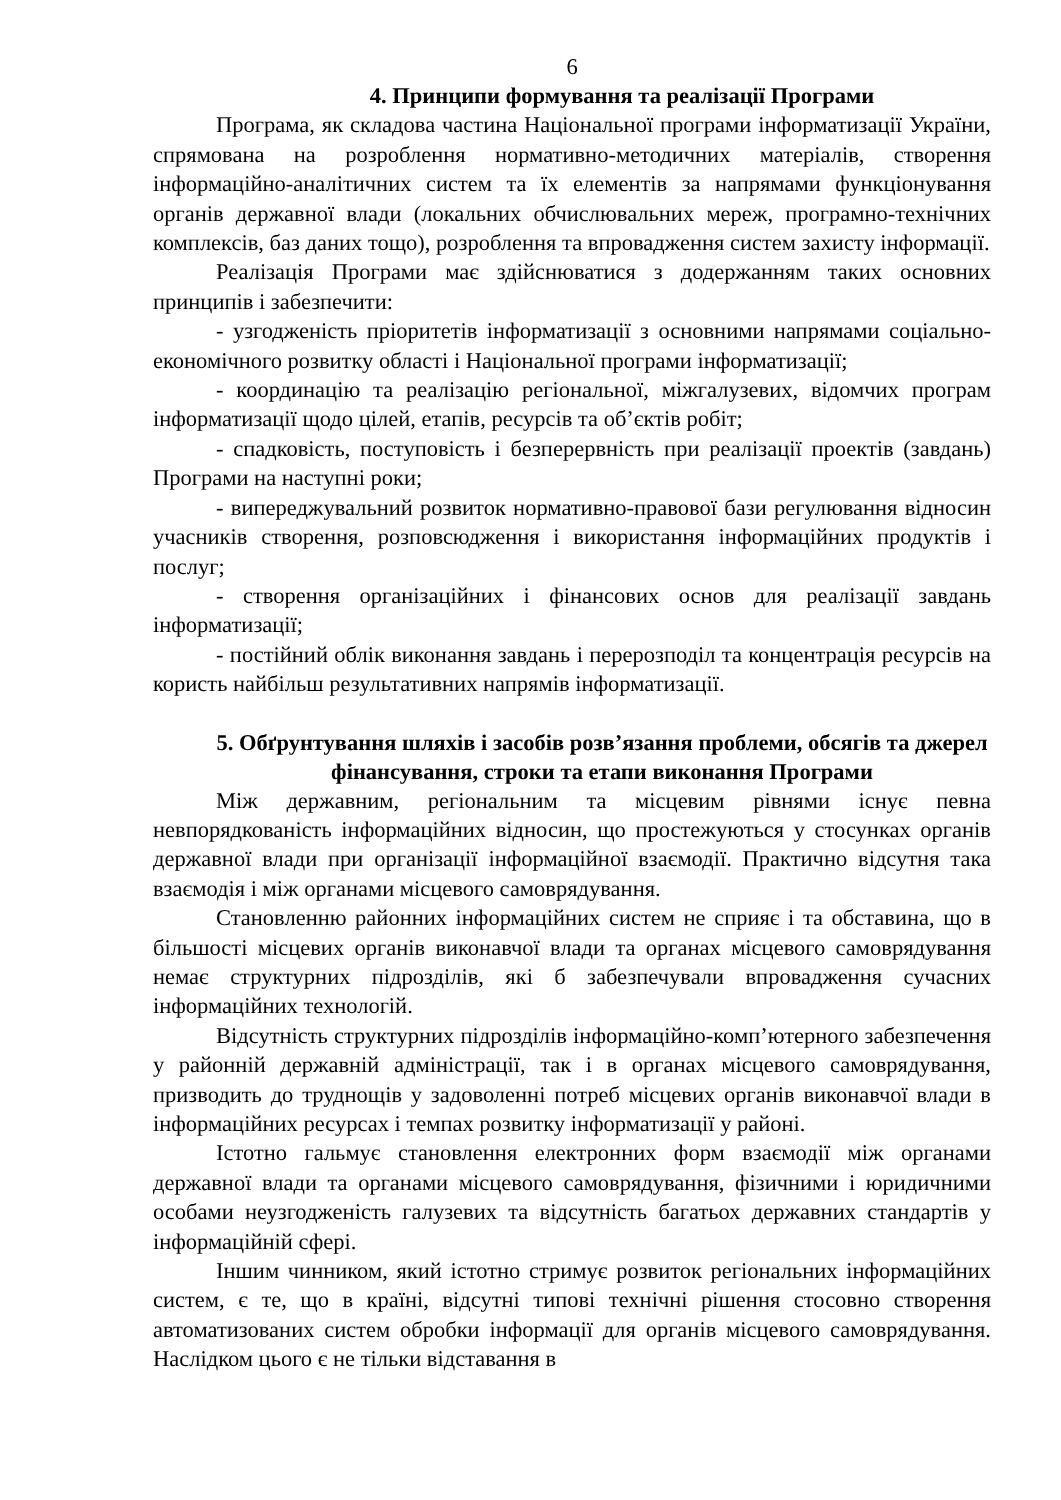6
4. Принципи формування та реалізації Програми
Програма, як складова частина Національної програми інформатизації України, спрямована на розроблення нормативно-методичних матеріалів, створення інформаційно-аналітичних систем та їх елементів за напрямами функціонування органів державної влади (локальних обчислювальних мереж, програмно-технічних комплексів, баз даних тощо), розроблення та впровадження систем захисту інформації.
Реалізація Програми має здійснюватися з додержанням таких основних принципів і забезпечити:
- узгодженість пріоритетів інформатизації з основними напрямами соціально-економічного розвитку області і Національної програми інформатизації;
- координацію та реалізацію регіональної, міжгалузевих, відомчих програм інформатизації щодо цілей, етапів, ресурсів та об’єктів робіт;
- спадковість, поступовість і безперервність при реалізації проектів (завдань) Програми на наступні роки;
- випереджувальний розвиток нормативно-правової бази регулювання відносин учасників створення, розповсюдження і використання інформаційних продуктів і послуг;
- створення організаційних і фінансових основ для реалізації завдань інформатизації;
- постійний облік виконання завдань і перерозподіл та концентрація ресурсів на користь найбільш результативних напрямів інформатизації.
5. Обґрунтування шляхів і засобів розв’язання проблеми, обсягів та джерел фінансування, строки та етапи виконання Програми
Між державним, регіональним та місцевим рівнями існує певна невпорядкованість інформаційних відносин, що простежуються у стосунках органів державної влади при організації інформаційної взаємодії. Практично відсутня така взаємодія і між органами місцевого самоврядування.
Становленню районних інформаційних систем не сприяє і та обставина, що в більшості місцевих органів виконавчої влади та органах місцевого самоврядування немає структурних підрозділів, які б забезпечували впровадження сучасних інформаційних технологій.
Відсутність структурних підрозділів інформаційно-комп’ютерного забезпечення у районній державній адміністрації, так і в органах місцевого самоврядування, призводить до труднощів у задоволенні потреб місцевих органів виконавчої влади в інформаційних ресурсах і темпах розвитку інформатизації у районі.
Істотно гальмує становлення електронних форм взаємодії між органами державної влади та органами місцевого самоврядування, фізичними і юридичними особами неузгодженість галузевих та відсутність багатьох державних стандартів у інформаційній сфері.
Іншим чинником, який істотно стримує розвиток регіональних інформаційних систем, є те, що в країні, відсутні типові технічні рішення стосовно створення автоматизованих систем обробки інформації для органів місцевого самоврядування. Наслідком цього є не тільки відставання в